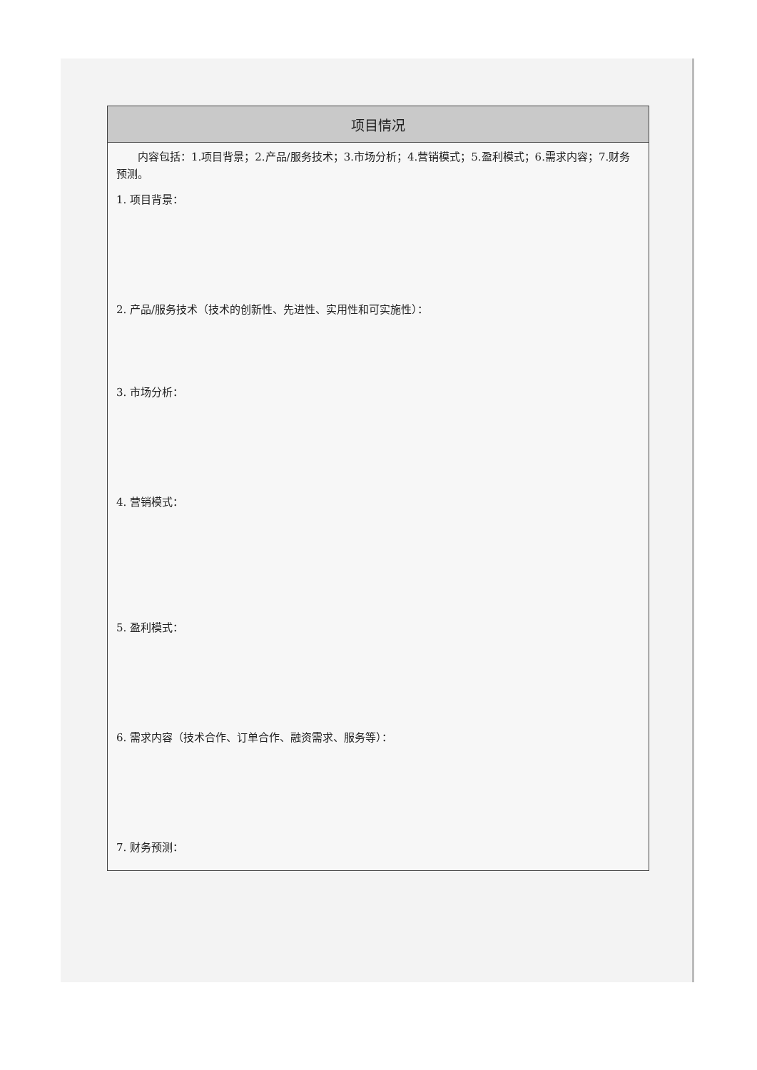| 项目情况 |
| --- |
| 内容包括：1.项目背景；2.产品/服务技术；3.市场分析；4.营销模式；5.盈利模式；6.需求内容；7.财务预测。 1. 项目背景： 2. 产品/服务技术（技术的创新性、先进性、实用性和可实施性）： 3. 市场分析： 4. 营销模式： 5. 盈利模式： 6. 需求内容（技术合作、订单合作、融资需求、服务等）： 7. 财务预测： |